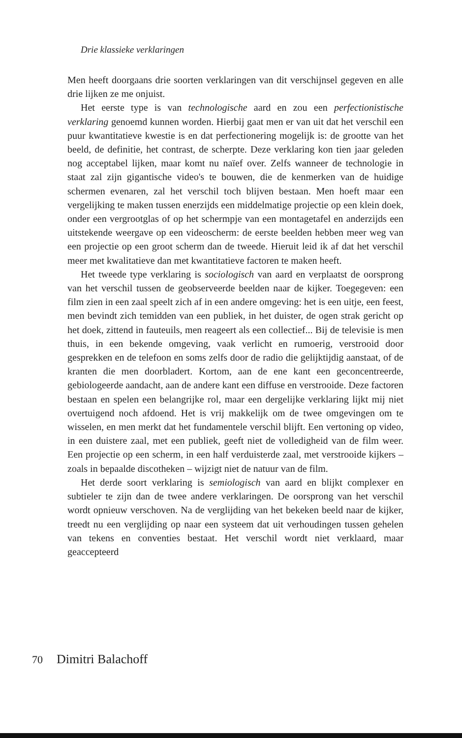Drie klassieke verklaringen
Men heeft doorgaans drie soorten verklaringen van dit verschijnsel gegeven en alle drie lijken ze me onjuist.
Het eerste type is van technologische aard en zou een perfectionistische verklaring genoemd kunnen worden. Hierbij gaat men er van uit dat het verschil een puur kwantitatieve kwestie is en dat perfectionering mogelijk is: de grootte van het beeld, de definitie, het contrast, de scherpte. Deze verklaring kon tien jaar geleden nog acceptabel lijken, maar komt nu naïef over. Zelfs wanneer de technologie in staat zal zijn gigantische video's te bouwen, die de kenmerken van de huidige schermen evenaren, zal het verschil toch blijven bestaan. Men hoeft maar een vergelijking te maken tussen enerzijds een middelmatige projectie op een klein doek, onder een vergrootglas of op het schermpje van een montagetafel en anderzijds een uitstekende weergave op een videoscherm: de eerste beelden hebben meer weg van een projectie op een groot scherm dan de tweede. Hieruit leid ik af dat het verschil meer met kwalitatieve dan met kwantitatieve factoren te maken heeft.
Het tweede type verklaring is sociologisch van aard en verplaatst de oorsprong van het verschil tussen de geobserveerde beelden naar de kijker. Toegegeven: een film zien in een zaal speelt zich af in een andere omgeving: het is een uitje, een feest, men bevindt zich temidden van een publiek, in het duister, de ogen strak gericht op het doek, zittend in fauteuils, men reageert als een collectief... Bij de televisie is men thuis, in een bekende omgeving, vaak verlicht en rumoerig, verstrooid door gesprekken en de telefoon en soms zelfs door de radio die gelijktijdig aanstaat, of de kranten die men doorbladert. Kortom, aan de ene kant een geconcentreerde, gebiologeerde aandacht, aan de andere kant een diffuse en verstrooide. Deze factoren bestaan en spelen een belangrijke rol, maar een dergelijke verklaring lijkt mij niet overtuigend noch afdoend. Het is vrij makkelijk om de twee omgevingen om te wisselen, en men merkt dat het fundamentele verschil blijft. Een vertoning op video, in een duistere zaal, met een publiek, geeft niet de volledigheid van de film weer. Een projectie op een scherm, in een half verduisterde zaal, met verstrooide kijkers – zoals in bepaalde discotheken – wijzigt niet de natuur van de film.
Het derde soort verklaring is semiologisch van aard en blijkt complexer en subtieler te zijn dan de twee andere verklaringen. De oorsprong van het verschil wordt opnieuw verschoven. Na de verglijding van het bekeken beeld naar de kijker, treedt nu een verglijding op naar een systeem dat uit verhoudingen tussen gehelen van tekens en conventies bestaat. Het verschil wordt niet verklaard, maar geaccepteerd
70 Dimitri Balachoff